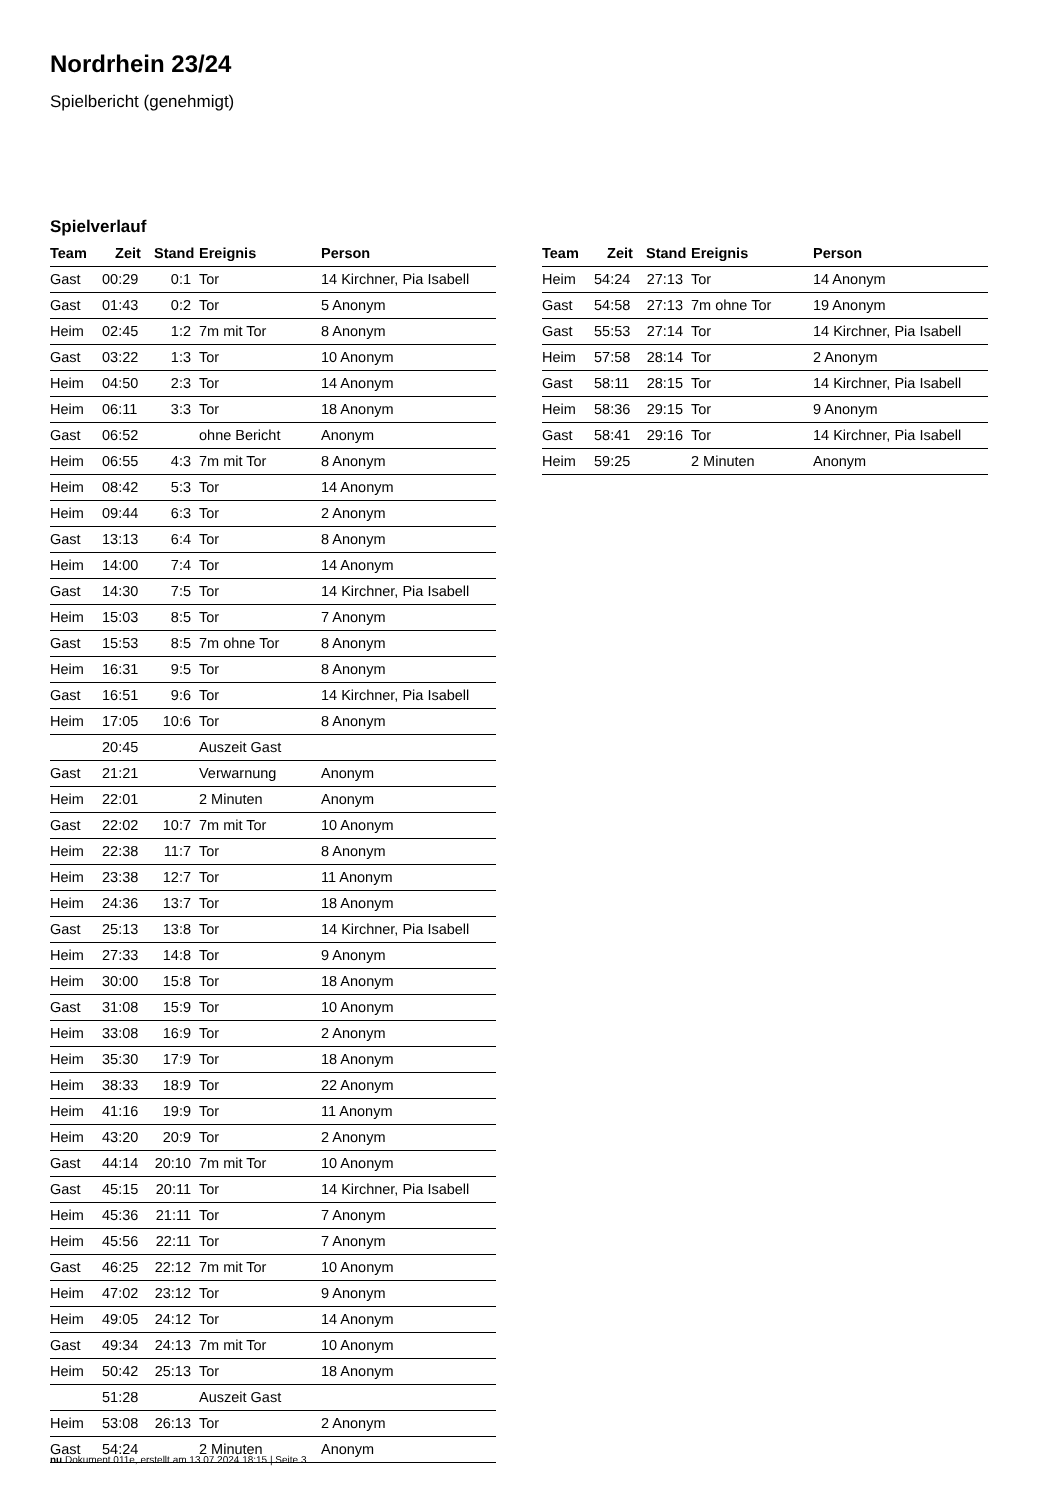Nordrhein 23/24
Spielbericht (genehmigt)
Spielverlauf
| Team | Zeit | Stand | Ereignis | Person |
| --- | --- | --- | --- | --- |
| Gast | 00:29 | 0:1 | Tor | 14 Kirchner, Pia Isabell |
| Gast | 01:43 | 0:2 | Tor | 5 Anonym |
| Heim | 02:45 | 1:2 | 7m mit Tor | 8 Anonym |
| Gast | 03:22 | 1:3 | Tor | 10 Anonym |
| Heim | 04:50 | 2:3 | Tor | 14 Anonym |
| Heim | 06:11 | 3:3 | Tor | 18 Anonym |
| Gast | 06:52 | | ohne Bericht | Anonym |
| Heim | 06:55 | 4:3 | 7m mit Tor | 8 Anonym |
| Heim | 08:42 | 5:3 | Tor | 14 Anonym |
| Heim | 09:44 | 6:3 | Tor | 2 Anonym |
| Gast | 13:13 | 6:4 | Tor | 8 Anonym |
| Heim | 14:00 | 7:4 | Tor | 14 Anonym |
| Gast | 14:30 | 7:5 | Tor | 14 Kirchner, Pia Isabell |
| Heim | 15:03 | 8:5 | Tor | 7 Anonym |
| Gast | 15:53 | 8:5 | 7m ohne Tor | 8 Anonym |
| Heim | 16:31 | 9:5 | Tor | 8 Anonym |
| Gast | 16:51 | 9:6 | Tor | 14 Kirchner, Pia Isabell |
| Heim | 17:05 | 10:6 | Tor | 8 Anonym |
| | 20:45 | | Auszeit Gast | |
| Gast | 21:21 | | Verwarnung | Anonym |
| Heim | 22:01 | | 2 Minuten | Anonym |
| Gast | 22:02 | 10:7 | 7m mit Tor | 10 Anonym |
| Heim | 22:38 | 11:7 | Tor | 8 Anonym |
| Heim | 23:38 | 12:7 | Tor | 11 Anonym |
| Heim | 24:36 | 13:7 | Tor | 18 Anonym |
| Gast | 25:13 | 13:8 | Tor | 14 Kirchner, Pia Isabell |
| Heim | 27:33 | 14:8 | Tor | 9 Anonym |
| Heim | 30:00 | 15:8 | Tor | 18 Anonym |
| Gast | 31:08 | 15:9 | Tor | 10 Anonym |
| Heim | 33:08 | 16:9 | Tor | 2 Anonym |
| Heim | 35:30 | 17:9 | Tor | 18 Anonym |
| Heim | 38:33 | 18:9 | Tor | 22 Anonym |
| Heim | 41:16 | 19:9 | Tor | 11 Anonym |
| Heim | 43:20 | 20:9 | Tor | 2 Anonym |
| Gast | 44:14 | 20:10 | 7m mit Tor | 10 Anonym |
| Gast | 45:15 | 20:11 | Tor | 14 Kirchner, Pia Isabell |
| Heim | 45:36 | 21:11 | Tor | 7 Anonym |
| Heim | 45:56 | 22:11 | Tor | 7 Anonym |
| Gast | 46:25 | 22:12 | 7m mit Tor | 10 Anonym |
| Heim | 47:02 | 23:12 | Tor | 9 Anonym |
| Heim | 49:05 | 24:12 | Tor | 14 Anonym |
| Gast | 49:34 | 24:13 | 7m mit Tor | 10 Anonym |
| Heim | 50:42 | 25:13 | Tor | 18 Anonym |
| | 51:28 | | Auszeit Gast | |
| Heim | 53:08 | 26:13 | Tor | 2 Anonym |
| Gast | 54:24 | | 2 Minuten | Anonym |
| Team | Zeit | Stand | Ereignis | Person |
| --- | --- | --- | --- | --- |
| Heim | 54:24 | 27:13 | Tor | 14 Anonym |
| Gast | 54:58 | 27:13 | 7m ohne Tor | 19 Anonym |
| Gast | 55:53 | 27:14 | Tor | 14 Kirchner, Pia Isabell |
| Heim | 57:58 | 28:14 | Tor | 2 Anonym |
| Gast | 58:11 | 28:15 | Tor | 14 Kirchner, Pia Isabell |
| Heim | 58:36 | 29:15 | Tor | 9 Anonym |
| Gast | 58:41 | 29:16 | Tor | 14 Kirchner, Pia Isabell |
| Heim | 59:25 | | 2 Minuten | Anonym |
nu.Dokument 011e, erstellt am 13.07.2024 18:15 | Seite 3